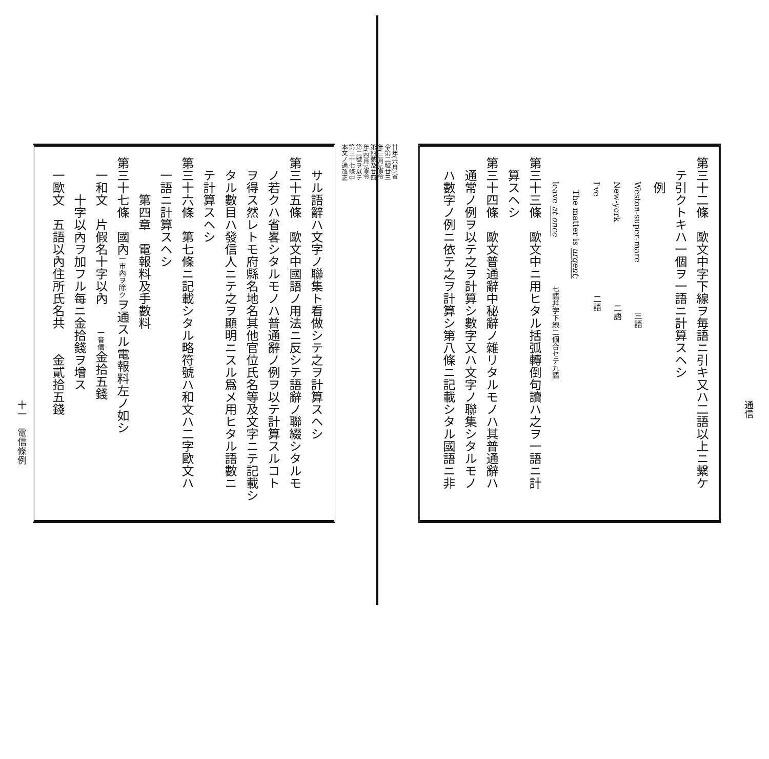通信
第三十二條　歐文中字下線ヲ毎語ニ引キ又ハ二語以上ニ繋ケ
　テ引クトキハ一個ヲ一語ニ計算スヘシ
　　例
　　　Weston-super-mare　　　　　　三語
　　　New-york　　　　　　　　　　二語
　　　I've　　　　　　　　　　　　二語
　　　　The matter is urgent;
　　　leave at once　　　　　　七語幷字下線二個合セテ九語
第三十三條　歐文中ニ用ヒタル括弧轉倒句讀ハ之ヲ一語ニ計
　算スヘシ
第三十四條　歐文普通辭中秘辭ノ雜リタルモノハ其普通辭ハ
　通常ノ例ヲ以テ之ヲ計算シ數字又ハ文字ノ聯集シタルモノ
　ハ數字ノ例ニ依テ之ヲ計算シ第八條ニ記載シタル國語ニ非
廿年(六月)省令第二號廿三年(三月)省令第四號及廿四年(四月)省令第二號ヲ以テ第三十七條中本文ノ通改正
　サル語辭ハ文字ノ聯集ト看做シテ之ヲ計算スヘシ
第三十五條　歐文中國語ノ用法ニ反シテ語辭ノ聯綴シタルモ
　ノ若クハ省畧シタルモノハ普通辭ノ例ヲ以テ計算スルコト
　ヲ得ス然レトモ府縣名地名其他官位氏名等及文字ニテ記載シ
　タル數目ハ發信人ニテ之ヲ顯明ニスル爲メ用ヒタル語數ニ
　テ計算スヘシ
第三十六條　第七條ニ記載シタル略符號ハ和文ハ二字歐文ハ
　一語ニ計算スヘシ
　　　第四章　電報料及手數料
第三十七條　國內一市內ヲ除クヲ通スル電報料左ノ如シ
　一和文　片假名十字以內　　一音信金拾五錢
　　　十字以內ヲ加フル每ニ金拾錢ヲ增ス
　一歐文　五語以內住所氏名共　　金貳拾五錢
十一　電信條例